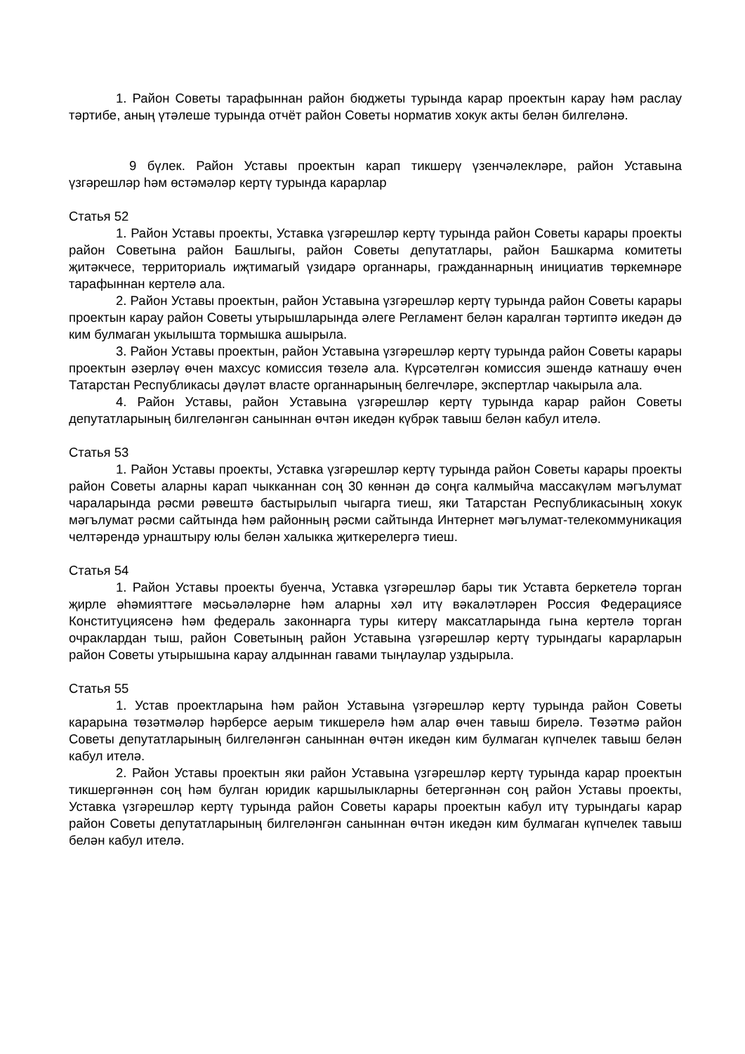1. Район Советы тарафыннан район бюджеты турында карар проектын карау һәм раслау тәртибе, аның үтәлеше турында отчёт район Советы норматив хокук акты белән билгеләнә.
9 бүлек. Район Уставы проектын карап тикшерү үзенчәлекләре, район Уставына үзгәрешләр һәм өстәмәләр кертү турында карарлар
Статья 52
1. Район Уставы проекты, Уставка үзгәрешләр кертү турында район Советы карары проекты район Советына район Башлыгы, район Советы депутатлары, район Башкарма комитеты җитәкчесе, территориаль иҗтимагый үзидарә органнары, гражданнарның инициатив төркемнәре тарафыннан кертелә ала.
2. Район Уставы проектын, район Уставына үзгәрешләр кертү турында район Советы карары проектын карау район Советы утырышларында әлеге Регламент белән каралган тәртиптә икедән дә ким булмаган укылышта тормышка ашырыла.
3. Район Уставы проектын, район Уставына үзгәрешләр кертү турында район Советы карары проектын әзерләү өчен махсус комиссия төзелә ала. Күрсәтелгән комиссия эшендә катнашу өчен Татарстан Республикасы дәүләт власте органнарының белгечләре, экспертлар чакырыла ала.
4. Район Уставы, район Уставына үзгәрешләр кертү турында карар район Советы депутатларының билгеләнгән саныннан өчтән икедән күбрәк тавыш белән кабул ителә.
Статья 53
1. Район Уставы проекты, Уставка үзгәрешләр кертү турында район Советы карары проекты район Советы аларны карап чыкканнан соң 30 көннән дә соңга калмыйча массакүләм мәгълумат чараларында рәсми рәвештә бастырылып чыгарга тиеш, яки Татарстан Республикасының хокук мәгълумат рәсми сайтында һәм районның рәсми сайтында Интернет мәгълумат-телекоммуникация челтәрендә урнаштыру юлы белән халыкка җиткерелергә тиеш.
Статья 54
1. Район Уставы проекты буенча, Уставка үзгәрешләр бары тик Уставта беркетелә торган җирле әһәмияттәге мәсьәләләрне һәм аларны хәл итү вәкаләтләрен Россия Федерациясе Конституциясенә һәм федераль законнарга туры китерү максатларында гына кертелә торган очраклардан тыш, район Советының район Уставына үзгәрешләр кертү турындагы карарларын район Советы утырышына карау алдыннан гавами тыңлаулар уздырыла.
Статья 55
1. Устав проектларына һәм район Уставына үзгәрешләр кертү турында район Советы карарына төзәтмәләр һәрберсе аерым тикшерелә һәм алар өчен тавыш бирелә. Төзәтмә район Советы депутатларының билгеләнгән саныннан өчтән икедән ким булмаган күпчелек тавыш белән кабул ителә.
2. Район Уставы проектын яки район Уставына үзгәрешләр кертү турында карар проектын тикшергәннән соң һәм булган юридик каршылыкларны бетергәннән соң район Уставы проекты, Уставка үзгәрешләр кертү турында район Советы карары проектын кабул итү турындагы карар район Советы депутатларының билгеләнгән саныннан өчтән икедән ким булмаган күпчелек тавыш белән кабул ителә.